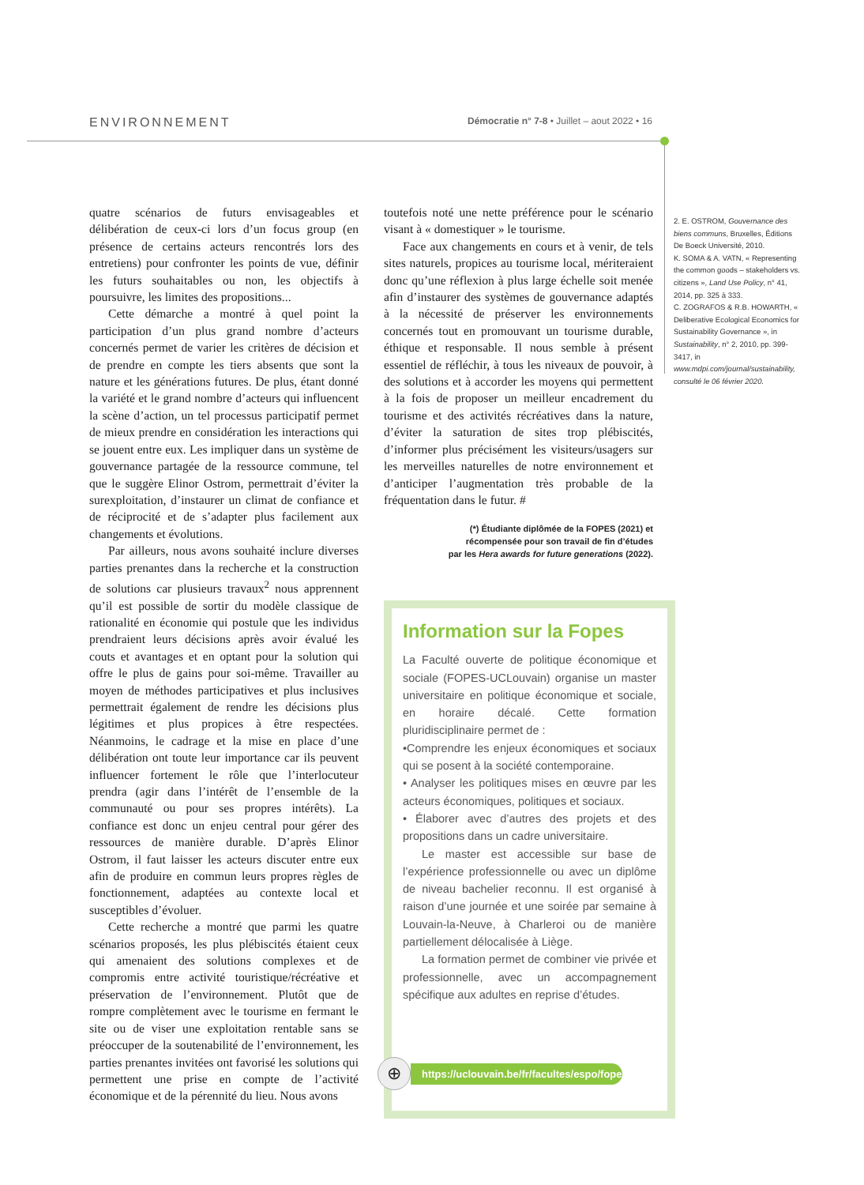ENVIRONNEMENT Démocratie n° 7-8 • Juillet – aout 2022 • 16
quatre scénarios de futurs envisageables et délibération de ceux-ci lors d’un focus group (en présence de certains acteurs rencontrés lors des entretiens) pour confronter les points de vue, définir les futurs souhaitables ou non, les objectifs à poursuivre, les limites des propositions...
Cette démarche a montré à quel point la participation d’un plus grand nombre d’acteurs concernés permet de varier les critères de décision et de prendre en compte les tiers absents que sont la nature et les générations futures. De plus, étant donné la variété et le grand nombre d’acteurs qui influencent la scène d’action, un tel processus participatif permet de mieux prendre en considération les interactions qui se jouent entre eux. Les impliquer dans un système de gouvernance partagée de la ressource commune, tel que le suggère Elinor Ostrom, permettrait d’éviter la surexploitation, d’instaurer un climat de confiance et de réciprocité et de s’adapter plus facilement aux changements et évolutions.
Par ailleurs, nous avons souhaité inclure diverses parties prenantes dans la recherche et la construction de solutions car plusieurs travaux<sup>2</sup> nous apprennent qu’il est possible de sortir du modèle classique de rationalité en économie qui postule que les individus prendraient leurs décisions après avoir évalué les couts et avantages et en optant pour la solution qui offre le plus de gains pour soi-même. Travailler au moyen de méthodes participatives et plus inclusives permettrait également de rendre les décisions plus légitimes et plus propices à être respectées. Néanmoins, le cadrage et la mise en place d’une délibération ont toute leur importance car ils peuvent influencer fortement le rôle que l’interlocuteur prendra (agir dans l’intérêt de l’ensemble de la communauté ou pour ses propres intérêts). La confiance est donc un enjeu central pour gérer des ressources de manière durable. D’après Elinor Ostrom, il faut laisser les acteurs discuter entre eux afin de produire en commun leurs propres règles de fonctionnement, adaptées au contexte local et susceptibles d’évoluer.
Cette recherche a montré que parmi les quatre scénarios proposés, les plus plébiscités étaient ceux qui amenaient des solutions complexes et de compromis entre activité touristique/récréative et préservation de l’environnement. Plutôt que de rompre complètement avec le tourisme en fermant le site ou de viser une exploitation rentable sans se préoccuper de la soutenabilité de l’environnement, les parties prenantes invitées ont favorisé les solutions qui permettent une prise en compte de l’activité économique et de la pérennité du lieu. Nous avons
toutefois noté une nette préférence pour le scénario visant à « domestiquer » le tourisme.
Face aux changements en cours et à venir, de tels sites naturels, propices au tourisme local, mériteraient donc qu’une réflexion à plus large échelle soit menée afin d’instaurer des systèmes de gouvernance adaptés à la nécessité de préserver les environnements concernés tout en promouvant un tourisme durable, éthique et responsable. Il nous semble à présent essentiel de réfléchir, à tous les niveaux de pouvoir, à des solutions et à accorder les moyens qui permettent à la fois de proposer un meilleur encadrement du tourisme et des activités récréatives dans la nature, d’éviter la saturation de sites trop plébiscités, d’informer plus précisément les visiteurs/usagers sur les merveilles naturelles de notre environnement et d’anticiper l’augmentation très probable de la fréquentation dans le futur. #
(*) Étudiante diplômée de la FOPES (2021) et
récompensée pour son travail de fin d’études
par les Hera awards for future generations (2022).
2. E. OSTROM, Gouvernance des biens communs, Bruxelles, Éditions De Boeck Université, 2010.
K. SOMA & A. VATN, « Representing the common goods – stakeholders vs. citizens », Land Use Policy, n° 41, 2014, pp. 325 à 333.
C. ZOGRAFOS & R.B. HOWARTH, « Deliberative Ecological Economics for Sustainability Governance », in Sustainability, n° 2, 2010, pp. 399-3417, in www.mdpi.com/journal/sustainability, consulté le 06 février 2020.
Information sur la Fopes
La Faculté ouverte de politique économique et sociale (FOPES-UCLouvain) organise un master universitaire en politique économique et sociale, en horaire décalé. Cette formation pluridisciplinaire permet de :
•Comprendre les enjeux économiques et sociaux qui se posent à la société contemporaine.
• Analyser les politiques mises en œuvre par les acteurs économiques, politiques et sociaux.
• Élaborer avec d’autres des projets et des propositions dans un cadre universitaire.
Le master est accessible sur base de l’expérience professionnelle ou avec un diplôme de niveau bachelier reconnu. Il est organisé à raison d’une journée et une soirée par semaine à Louvain-la-Neuve, à Charleroi ou de manière partiellement délocalisée à Liège.
La formation permet de combiner vie privée et professionnelle, avec un accompagnement spécifique aux adultes en reprise d’études.
⊕
https://uclouvain.be/fr/facultes/espo/fopes